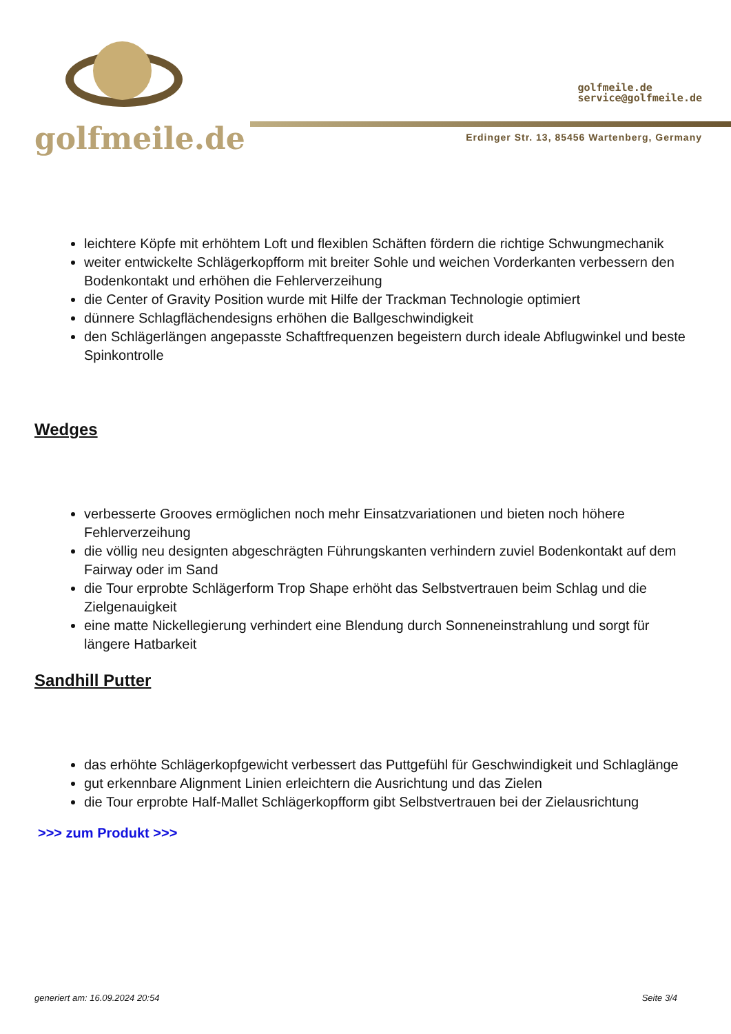golfmeile.de
golfmeile.de
service@golfmeile.de
Erdinger Str. 13, 85456 Wartenberg, Germany
leichtere Köpfe mit erhöhtem Loft und flexiblen Schäften fördern die richtige Schwungmechanik
weiter entwickelte Schlägerkopfform mit breiter Sohle und weichen Vorderkanten verbessern den Bodenkontakt und erhöhen die Fehlerverzeihung
die Center of Gravity Position wurde mit Hilfe der Trackman Technologie optimiert
dünnere Schlagflächendesigns erhöhen die Ballgeschwindigkeit
den Schlägerlängen angepasste Schaftfrequenzen begeistern durch ideale Abflugwinkel und beste Spinkontrolle
Wedges
verbesserte Grooves ermöglichen noch mehr Einsatzvariationen und bieten noch höhere Fehlerverzeihung
die völlig neu designten abgeschrägten Führungskanten verhindern zuviel Bodenkontakt auf dem Fairway oder im Sand
die Tour erprobte Schlägerform Trop Shape erhöht das Selbstvertrauen beim Schlag und die Zielgenauigkeit
eine matte Nickellegierung verhindert eine Blendung durch Sonneneinstrahlung und sorgt für längere Hatbarkeit
Sandhill Putter
das erhöhte Schlägerkopfgewicht verbessert das Puttgefühl für Geschwindigkeit und Schlaglänge
gut erkennbare Alignment Linien erleichtern die Ausrichtung und das Zielen
die Tour erprobte Half-Mallet Schlägerkopfform gibt Selbstvertrauen bei der Zielausrichtung
>>> zum Produkt >>>
generiert am: 16.09.2024 20:54 Seite 3/4